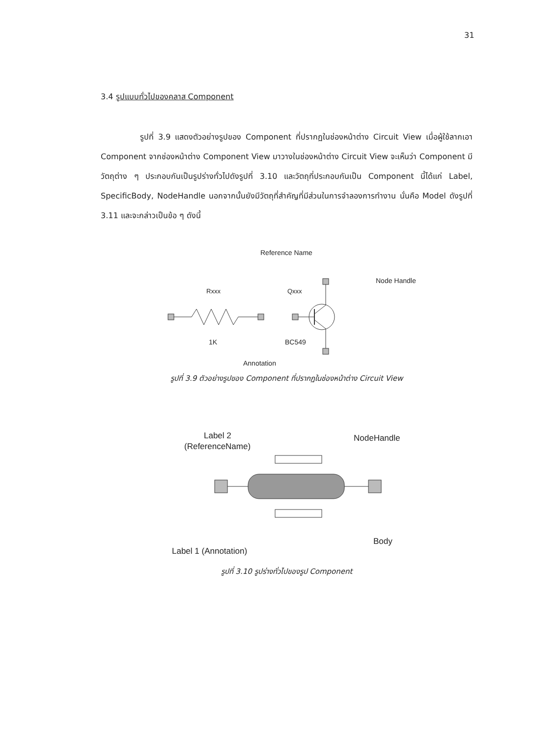31
3.4 รูปแบบทั่วไปของคลาส Component
รูปที่ 3.9 แสดงตัวอย่างรูปของ Component ที่ปรากฏในช่องหน้าต่าง Circuit View เมื่อผู้ใช้ลากเอา Component จากช่องหน้าต่าง Component View มาวางในช่องหน้าต่าง Circuit View จะเห็นว่า Component มีวัตถุต่าง ๆ ประกอบกันเป็นรูปร่างทั่วไปดังรูปที่ 3.10 และวัตถุที่ประกอบกันเป็น Component นี้ได้แก่ Label, SpecificBody, NodeHandle นอกจากนั้นยังมีวัตถุที่สำคัญที่มีส่วนในการจำลองการทำงาน นั่นคือ Model ดังรูปที่ 3.11 และจะกล่าวเป็นข้อ ๆ ดังนี้
Reference Name
Node Handle
Rxxx
Qxxx
1K
BC549
Annotation
รูปที่ 3.9 ตัวอย่างรูปของ Component ที่ปรากฏในช่องหน้าต่าง Circuit View
Label 2
(ReferenceName)
NodeHandle
Body
Label 1 (Annotation)
รูปที่ 3.10 รูปร่างทั่วไปของรูป Component